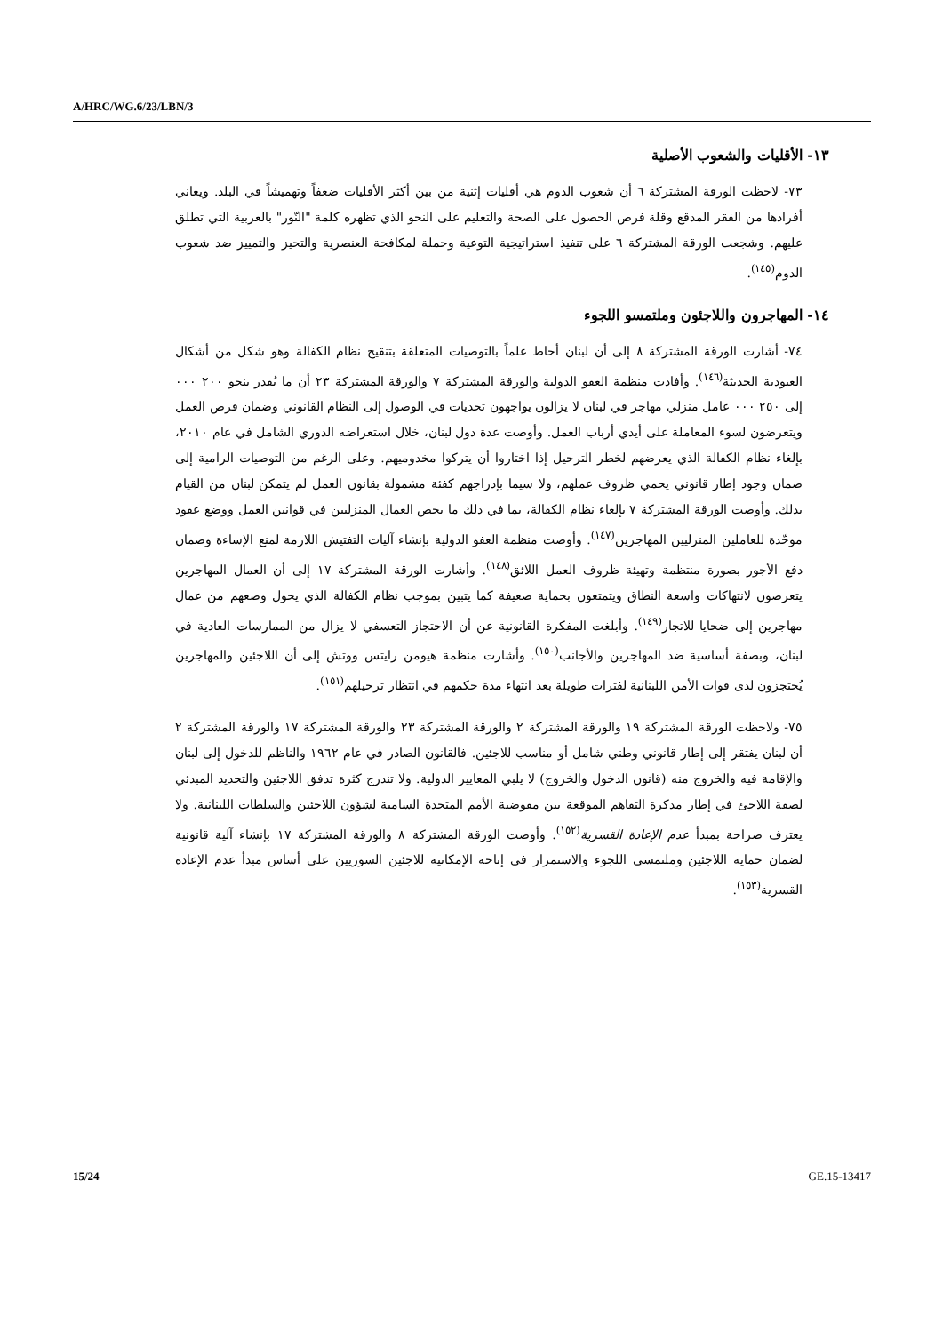A/HRC/WG.6/23/LBN/3
١٣- الأقليات والشعوب الأصلية
٧٣- لاحظت الورقة المشتركة ٦ أن شعوب الدوم هي أقليات إثنية من بين أكثر الأقليات ضعفاً وتهميشاً في البلد. ويعاني أفرادها من الفقر المدقع وقلة فرص الحصول على الصحة والتعليم على النحو الذي تظهره كلمة "النّور" بالعربية التي تطلق عليهم. وشجعت الورقة المشتركة ٦ على تنفيذ استراتيجية التوعية وحملة لمكافحة العنصرية والتحيز والتمييز ضد شعوب الدوم<sup>(١٤٥)</sup>.
١٤- المهاجرون واللاجئون وملتمسو اللجوء
٧٤- أشارت الورقة المشتركة ٨ إلى أن لبنان أحاط علماً بالتوصيات المتعلقة بتنقيح نظام الكفالة وهو شكل من أشكال العبودية الحديثة<sup>(١٤٦)</sup>. وأفادت منظمة العفو الدولية والورقة المشتركة ٧ والورقة المشتركة ٢٣ أن ما يُقدر بنحو ٢٠٠ ٠٠٠ إلى ٢٥٠ ٠٠٠ عامل منزلي مهاجر في لبنان لا يزالون يواجهون تحديات في الوصول إلى النظام القانوني وضمان فرص العمل ويتعرضون لسوء المعاملة على أيدي أرباب العمل. وأوصت عدة دول لبنان، خلال استعراضه الدوري الشامل في عام ٢٠١٠، بإلغاء نظام الكفالة الذي يعرضهم لخطر الترحيل إذا اختاروا أن يتركوا مخدوميهم. وعلى الرغم من التوصيات الرامية إلى ضمان وجود إطار قانوني يحمي ظروف عملهم، ولا سيما بإدراجهم كفئة مشمولة بقانون العمل لم يتمكن لبنان من القيام بذلك. وأوصت الورقة المشتركة ٧ بإلغاء نظام الكفالة، بما في ذلك ما يخص العمال المنزليين في قوانين العمل ووضع عقود موحّدة للعاملين المنزليين المهاجرين<sup>(١٤٧)</sup>. وأوصت منظمة العفو الدولية بإنشاء آليات التفتيش اللازمة لمنع الإساءة وضمان دفع الأجور بصورة منتظمة وتهيئة ظروف العمل اللائق<sup>(١٤٨)</sup>. وأشارت الورقة المشتركة ١٧ إلى أن العمال المهاجرين يتعرضون لانتهاكات واسعة النطاق ويتمتعون بحماية ضعيفة كما يتبين بموجب نظام الكفالة الذي يحول وضعهم من عمال مهاجرين إلى ضحايا للاتجار<sup>(١٤٩)</sup>. وأبلغت المفكرة القانونية عن أن الاحتجاز التعسفي لا يزال من الممارسات العادية في لبنان، وبصفة أساسية ضد المهاجرين والأجانب<sup>(١٥٠)</sup>. وأشارت منظمة هيومن رايتس ووتش إلى أن اللاجئين والمهاجرين يُحتجزون لدى قوات الأمن اللبنانية لفترات طويلة بعد انتهاء مدة حكمهم في انتظار ترحيلهم<sup>(١٥١)</sup>.
٧٥- ولاحظت الورقة المشتركة ١٩ والورقة المشتركة ٢ والورقة المشتركة ٢٣ والورقة المشتركة ١٧ والورقة المشتركة ٢ أن لبنان يفتقر إلى إطار قانوني وطني شامل أو مناسب للاجئين. فالقانون الصادر في عام ١٩٦٢ والناظم للدخول إلى لبنان والإقامة فيه والخروج منه (قانون الدخول والخروج) لا يلبي المعايير الدولية. ولا تندرج كثرة تدفق اللاجئين والتحديد المبدئي لصفة اللاجئ في إطار مذكرة التفاهم الموقعة بين مفوضية الأمم المتحدة السامية لشؤون اللاجئين والسلطات اللبنانية. ولا يعترف صراحة بمبدأ عدم الإعادة القسرية<sup>(١٥٢)</sup>. وأوصت الورقة المشتركة ٨ والورقة المشتركة ١٧ بإنشاء آلية قانونية لضمان حماية اللاجئين وملتمسي اللجوء والاستمرار في إتاحة الإمكانية للاجئين السوريين على أساس مبدأ عدم الإعادة القسرية<sup>(١٥٣)</sup>.
15/24 GE.15-13417